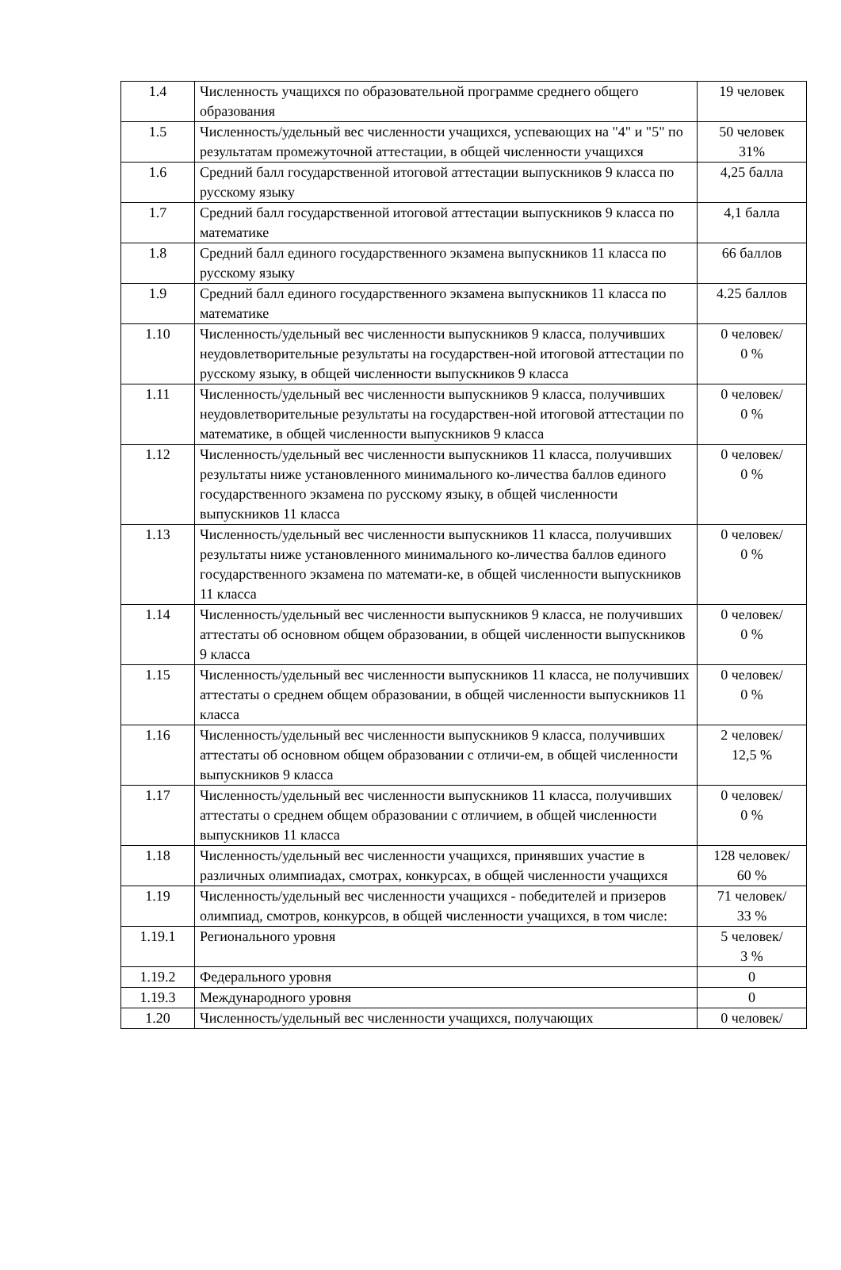| 1.4 | Численность учащихся по образовательной программе среднего общего образования | 19 человек |
| 1.5 | Численность/удельный вес численности учащихся, успевающих на "4" и "5" по результатам промежуточной аттестации, в общей численности учащихся | 50 человек 31% |
| 1.6 | Средний балл государственной итоговой аттестации выпускников 9 класса по русскому языку | 4,25 балла |
| 1.7 | Средний балл государственной итоговой аттестации выпускников 9 класса по математике | 4,1 балла |
| 1.8 | Средний балл единого государственного экзамена выпускников 11 класса по русскому языку | 66 баллов |
| 1.9 | Средний балл единого государственного экзамена выпускников 11 класса по математике | 4.25 баллов |
| 1.10 | Численность/удельный вес численности выпускников 9 класса, получивших неудовлетворительные результаты на государствен-ной итоговой аттестации по русскому языку, в общей численности выпускников 9 класса | 0 человек/ 0 % |
| 1.11 | Численность/удельный вес численности выпускников 9 класса, получивших неудовлетворительные результаты на государствен-ной итоговой аттестации по математике, в общей численности выпускников 9 класса | 0 человек/ 0 % |
| 1.12 | Численность/удельный вес численности выпускников 11 класса, получивших результаты ниже установленного минимального ко-личества баллов единого государственного экзамена по русскому языку, в общей численности выпускников 11 класса | 0 человек/ 0 % |
| 1.13 | Численность/удельный вес численности выпускников 11 класса, получивших результаты ниже установленного минимального ко-личества баллов единого государственного экзамена по математи-ке, в общей численности выпускников 11 класса | 0 человек/ 0 % |
| 1.14 | Численность/удельный вес численности выпускников 9 класса, не получивших аттестаты об основном общем образовании, в общей численности выпускников 9 класса | 0 человек/ 0 % |
| 1.15 | Численность/удельный вес численности выпускников 11 класса, не получивших аттестаты о среднем общем образовании, в общей численности выпускников 11 класса | 0 человек/ 0 % |
| 1.16 | Численность/удельный вес численности выпускников 9 класса, получивших аттестаты об основном общем образовании с отличи-ем, в общей численности выпускников 9 класса | 2 человек/ 12,5 % |
| 1.17 | Численность/удельный вес численности выпускников 11 класса, получивших аттестаты о среднем общем образовании с отличием, в общей численности выпускников 11 класса | 0 человек/ 0 % |
| 1.18 | Численность/удельный вес численности учащихся, принявших участие в различных олимпиадах, смотрах, конкурсах, в общей численности учащихся | 128 человек/ 60 % |
| 1.19 | Численность/удельный вес численности учащихся - победителей и призеров олимпиад, смотров, конкурсов, в общей численности учащихся, в том числе: | 71 человек/ 33 % |
| 1.19.1 | Регионального уровня | 5 человек/ 3 % |
| 1.19.2 | Федерального уровня | 0 |
| 1.19.3 | Международного уровня | 0 |
| 1.20 | Численность/удельный вес численности учащихся, получающих | 0 человек/ |